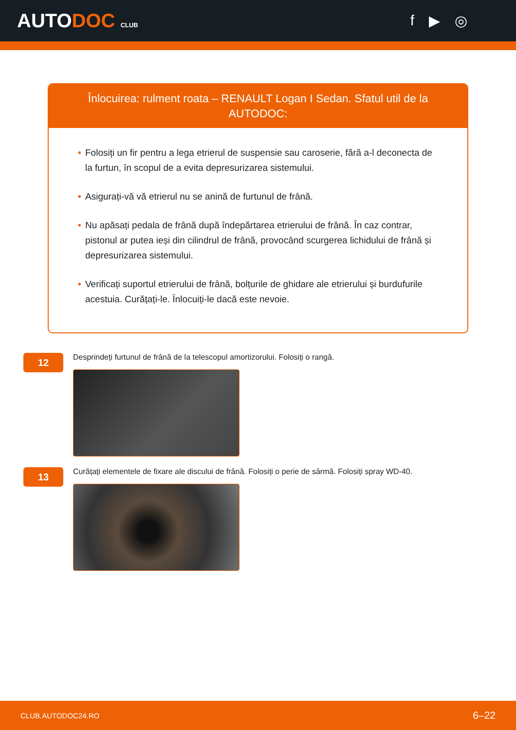AUTODOC CLUB
f ▶ ◎
Înlocuirea: rulment roata – RENAULT Logan I Sedan. Sfatul util de la AUTODOC:
• Folosiți un fir pentru a lega etrierul de suspensie sau caroserie, fără a-l deconecta de la furtun, în scopul de a evita depresurizarea sistemului.
• Asigurați-vă vă etrierul nu se anină de furtunul de frână.
• Nu apăsați pedala de frână după îndepărtarea etrierului de frână. În caz contrar, pistonul ar putea ieși din cilindrul de frână, provocând scurgerea lichidului de frână și depresurizarea sistemului.
• Verificați suportul etrierului de frână, bolțurile de ghidare ale etrierului și burdufurile acestuia. Curățați-le. Înlocuiți-le dacă este nevoie.
12
Desprindeți furtunul de frână de la telescopul amortizorului. Folosiți o rangă.
13
Curățați elementele de fixare ale discului de frână. Folosiți o perie de sârmă. Folosiți spray WD-40.
CLUB.AUTODOC24.RO 6–22